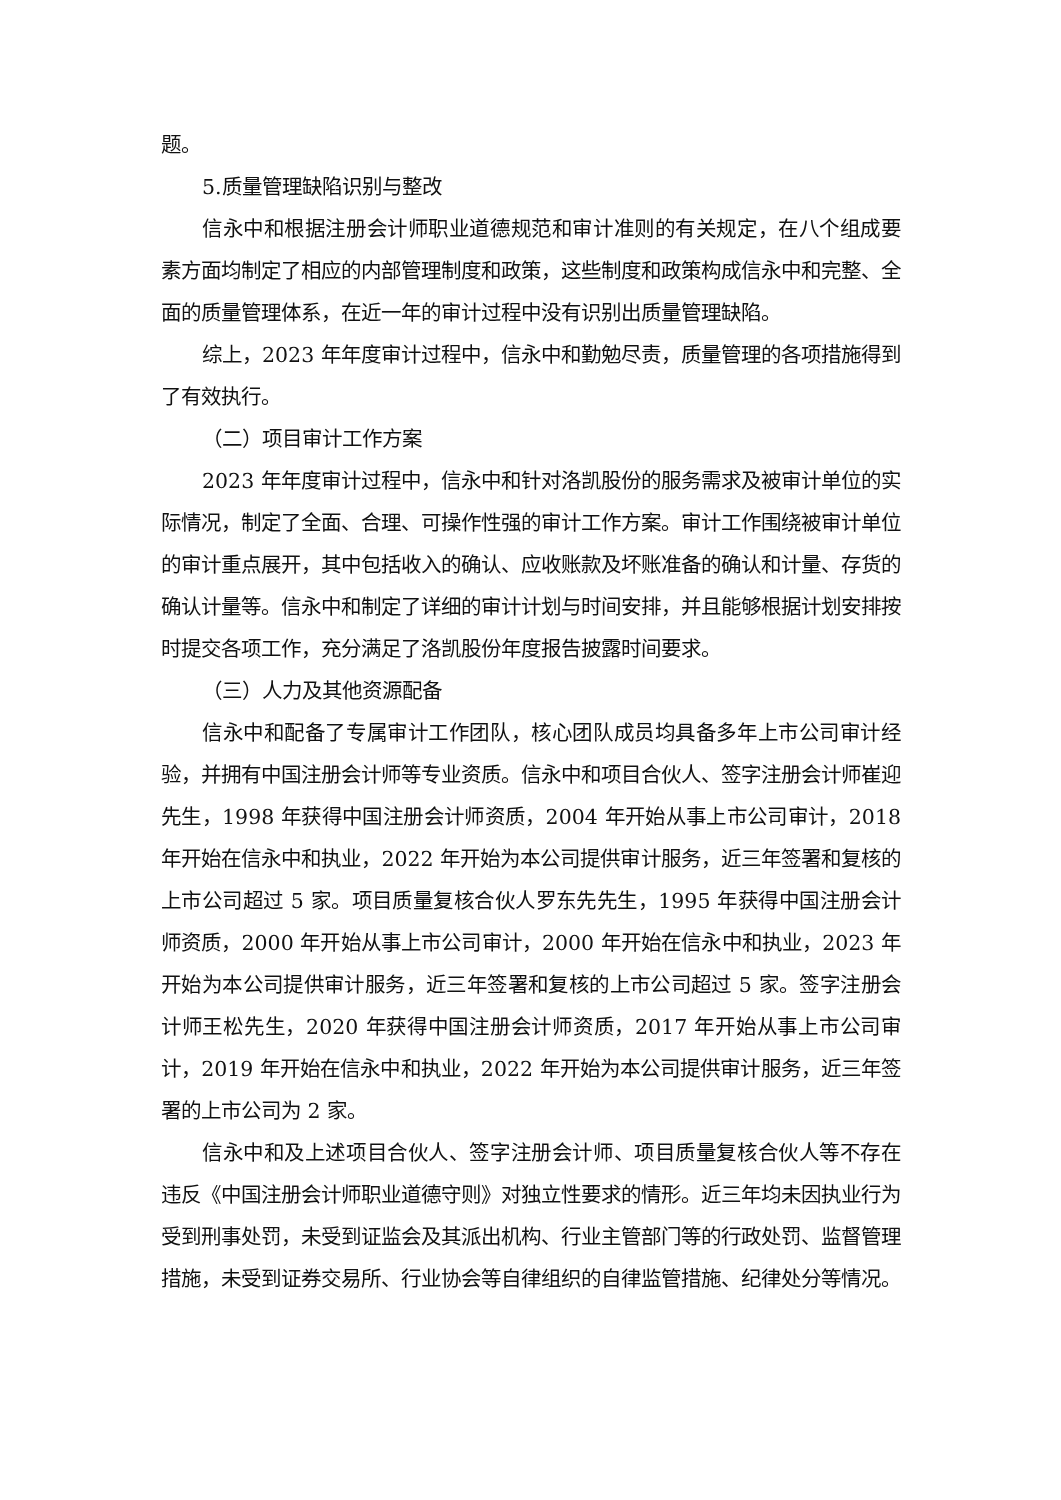题。
5.质量管理缺陷识别与整改
信永中和根据注册会计师职业道德规范和审计准则的有关规定，在八个组成要素方面均制定了相应的内部管理制度和政策，这些制度和政策构成信永中和完整、全面的质量管理体系，在近一年的审计过程中没有识别出质量管理缺陷。
综上，2023 年年度审计过程中，信永中和勤勉尽责，质量管理的各项措施得到了有效执行。
（二）项目审计工作方案
2023 年年度审计过程中，信永中和针对洛凯股份的服务需求及被审计单位的实际情况，制定了全面、合理、可操作性强的审计工作方案。审计工作围绕被审计单位的审计重点展开，其中包括收入的确认、应收账款及坏账准备的确认和计量、存货的确认计量等。信永中和制定了详细的审计计划与时间安排，并且能够根据计划安排按时提交各项工作，充分满足了洛凯股份年度报告披露时间要求。
（三）人力及其他资源配备
信永中和配备了专属审计工作团队，核心团队成员均具备多年上市公司审计经验，并拥有中国注册会计师等专业资质。信永中和项目合伙人、签字注册会计师崔迎先生，1998 年获得中国注册会计师资质，2004 年开始从事上市公司审计，2018 年开始在信永中和执业，2022 年开始为本公司提供审计服务，近三年签署和复核的上市公司超过 5 家。项目质量复核合伙人罗东先先生，1995 年获得中国注册会计师资质，2000 年开始从事上市公司审计，2000 年开始在信永中和执业，2023 年开始为本公司提供审计服务，近三年签署和复核的上市公司超过 5 家。签字注册会计师王松先生，2020 年获得中国注册会计师资质，2017 年开始从事上市公司审计，2019 年开始在信永中和执业，2022 年开始为本公司提供审计服务，近三年签署的上市公司为 2 家。
信永中和及上述项目合伙人、签字注册会计师、项目质量复核合伙人等不存在违反《中国注册会计师职业道德守则》对独立性要求的情形。近三年均未因执业行为受到刑事处罚，未受到证监会及其派出机构、行业主管部门等的行政处罚、监督管理措施，未受到证券交易所、行业协会等自律组织的自律监管措施、纪律处分等情况。